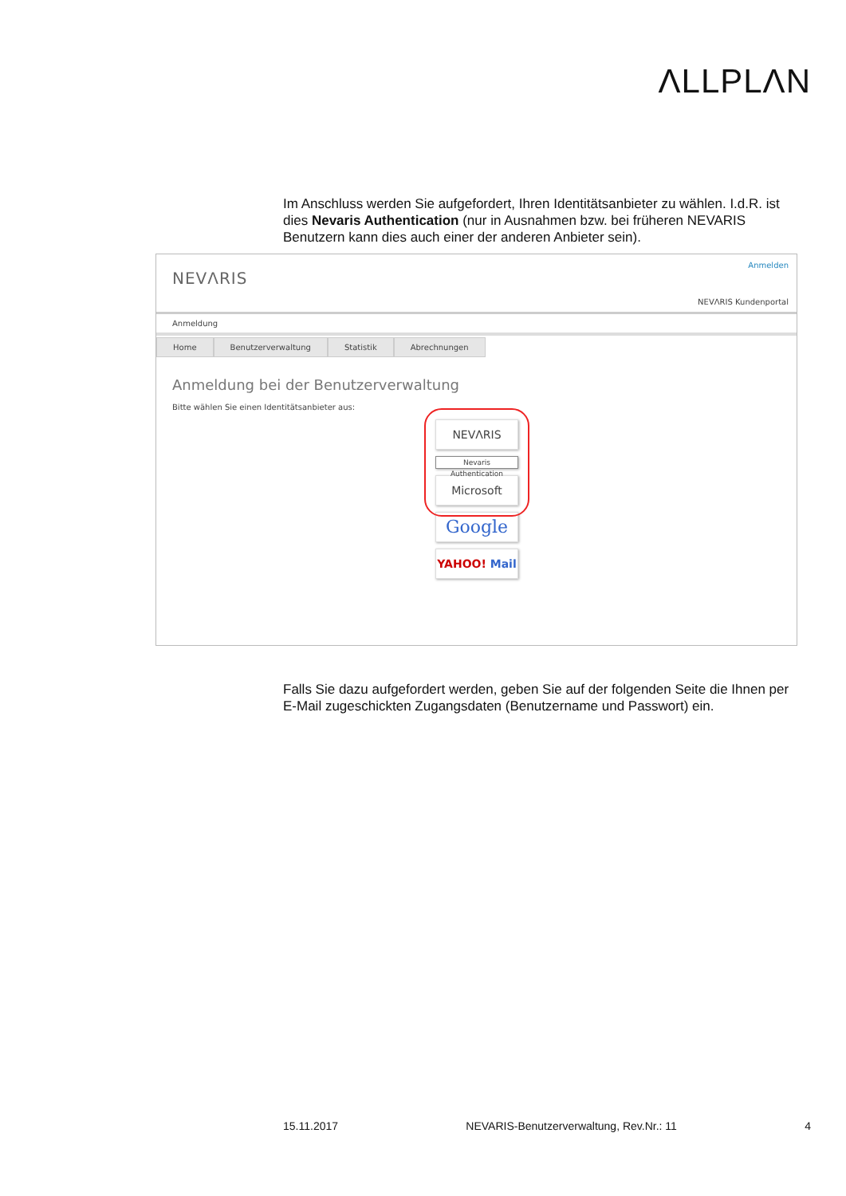ΛLLPLΛN
Im Anschluss werden Sie aufgefordert, Ihren Identitätsanbieter zu wählen. I.d.R. ist dies Nevaris Authentication (nur in Ausnahmen bzw. bei früheren NEVARIS Benutzern kann dies auch einer der anderen Anbieter sein).
NEVΛRIS
Anmelden
NEVΛRIS Kundenportal
Anmeldung
Home Benutzerverwaltung Statistik Abrechnungen
Anmeldung bei der Benutzerverwaltung
Bitte wählen Sie einen Identitätsanbieter aus:
NEVΛRIS
Nevaris Authentication
Microsoft
Google
YAHOO! Mail
Falls Sie dazu aufgefordert werden, geben Sie auf der folgenden Seite die Ihnen per E-Mail zugeschickten Zugangsdaten (Benutzername und Passwort) ein.
15.11.2017 NEVARIS-Benutzerverwaltung, Rev.Nr.: 11 4